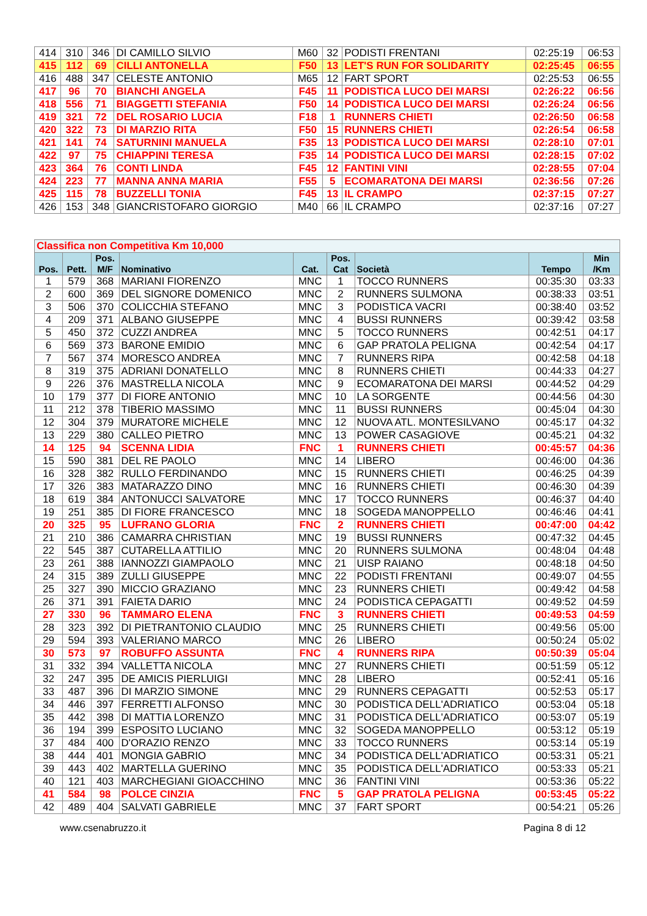| 414 | 310 | 346 | DI CAMILLO SILVIO | M60 | 32 | PODISTI FRENTANI | 02:25:19 | 06:53 |
| 415 | 112 | 69 | CILLI ANTONELLA | F50 | 13 | LET'S RUN FOR SOLIDARITY | 02:25:45 | 06:55 |
| 416 | 488 | 347 | CELESTE ANTONIO | M65 | 12 | FART SPORT | 02:25:53 | 06:55 |
| 417 | 96 | 70 | BIANCHI ANGELA | F45 | 11 | PODISTICA LUCO DEI MARSI | 02:26:22 | 06:56 |
| 418 | 556 | 71 | BIAGGETTI STEFANIA | F50 | 14 | PODISTICA LUCO DEI MARSI | 02:26:24 | 06:56 |
| 419 | 321 | 72 | DEL ROSARIO LUCIA | F18 | 1 | RUNNERS CHIETI | 02:26:50 | 06:58 |
| 420 | 322 | 73 | DI MARZIO RITA | F50 | 15 | RUNNERS CHIETI | 02:26:54 | 06:58 |
| 421 | 141 | 74 | SATURNINI MANUELA | F35 | 13 | PODISTICA LUCO DEI MARSI | 02:28:10 | 07:01 |
| 422 | 97 | 75 | CHIAPPINI TERESA | F35 | 14 | PODISTICA LUCO DEI MARSI | 02:28:15 | 07:02 |
| 423 | 364 | 76 | CONTI LINDA | F45 | 12 | FANTINI VINI | 02:28:55 | 07:04 |
| 424 | 223 | 77 | MANNA ANNA MARIA | F55 | 5 | ECOMARATONA DEI MARSI | 02:36:56 | 07:26 |
| 425 | 115 | 78 | BUZZELLI TONIA | F45 | 13 | IL CRAMPO | 02:37:15 | 07:27 |
| 426 | 153 | 348 | GIANCRISTOFARO GIORGIO | M40 | 66 | IL CRAMPO | 02:37:16 | 07:27 |
| Classifica non Competitiva Km 10,000 | | | | | | | | |
| Pos. | Pett. | Pos. M/F | Nominativo | Cat. | Pos. Cat | Società | Tempo | Min /Km |
| 1 | 579 | 368 | MARIANI FIORENZO | MNC | 1 | TOCCO RUNNERS | 00:35:30 | 03:33 |
| 2 | 600 | 369 | DEL SIGNORE DOMENICO | MNC | 2 | RUNNERS SULMONA | 00:38:33 | 03:51 |
| 3 | 506 | 370 | COLICCHIA STEFANO | MNC | 3 | PODISTICA VACRI | 00:38:40 | 03:52 |
| 4 | 209 | 371 | ALBANO GIUSEPPE | MNC | 4 | BUSSI RUNNERS | 00:39:42 | 03:58 |
| 5 | 450 | 372 | CUZZI ANDREA | MNC | 5 | TOCCO RUNNERS | 00:42:51 | 04:17 |
| 6 | 569 | 373 | BARONE EMIDIO | MNC | 6 | GAP PRATOLA PELIGNA | 00:42:54 | 04:17 |
| 7 | 567 | 374 | MORESCO ANDREA | MNC | 7 | RUNNERS RIPA | 00:42:58 | 04:18 |
| 8 | 319 | 375 | ADRIANI DONATELLO | MNC | 8 | RUNNERS CHIETI | 00:44:33 | 04:27 |
| 9 | 226 | 376 | MASTRELLA NICOLA | MNC | 9 | ECOMARATONA DEI MARSI | 00:44:52 | 04:29 |
| 10 | 179 | 377 | DI FIORE ANTONIO | MNC | 10 | LA SORGENTE | 00:44:56 | 04:30 |
| 11 | 212 | 378 | TIBERIO MASSIMO | MNC | 11 | BUSSI RUNNERS | 00:45:04 | 04:30 |
| 12 | 304 | 379 | MURATORE MICHELE | MNC | 12 | NUOVA ATL. MONTESILVANO | 00:45:17 | 04:32 |
| 13 | 229 | 380 | CALLEO PIETRO | MNC | 13 | POWER CASAGIOVE | 00:45:21 | 04:32 |
| 14 | 125 | 94 | SCENNA LIDIA | FNC | 1 | RUNNERS CHIETI | 00:45:57 | 04:36 |
| 15 | 590 | 381 | DEL RE PAOLO | MNC | 14 | LIBERO | 00:46:00 | 04:36 |
| 16 | 328 | 382 | RULLO FERDINANDO | MNC | 15 | RUNNERS CHIETI | 00:46:25 | 04:39 |
| 17 | 326 | 383 | MATARAZZO DINO | MNC | 16 | RUNNERS CHIETI | 00:46:30 | 04:39 |
| 18 | 619 | 384 | ANTONUCCI SALVATORE | MNC | 17 | TOCCO RUNNERS | 00:46:37 | 04:40 |
| 19 | 251 | 385 | DI FIORE FRANCESCO | MNC | 18 | SOGEDA MANOPPELLO | 00:46:46 | 04:41 |
| 20 | 325 | 95 | LUFRANO GLORIA | FNC | 2 | RUNNERS CHIETI | 00:47:00 | 04:42 |
| 21 | 210 | 386 | CAMARRA CHRISTIAN | MNC | 19 | BUSSI RUNNERS | 00:47:32 | 04:45 |
| 22 | 545 | 387 | CUTARELLA ATTILIO | MNC | 20 | RUNNERS SULMONA | 00:48:04 | 04:48 |
| 23 | 261 | 388 | IANNOZZI GIAMPAOLO | MNC | 21 | UISP RAIANO | 00:48:18 | 04:50 |
| 24 | 315 | 389 | ZULLI GIUSEPPE | MNC | 22 | PODISTI FRENTANI | 00:49:07 | 04:55 |
| 25 | 327 | 390 | MICCIO GRAZIANO | MNC | 23 | RUNNERS CHIETI | 00:49:42 | 04:58 |
| 26 | 371 | 391 | FAIETA DARIO | MNC | 24 | PODISTICA CEPAGATTI | 00:49:52 | 04:59 |
| 27 | 330 | 96 | TAMMARO ELENA | FNC | 3 | RUNNERS CHIETI | 00:49:53 | 04:59 |
| 28 | 323 | 392 | DI PIETRANTONIO CLAUDIO | MNC | 25 | RUNNERS CHIETI | 00:49:56 | 05:00 |
| 29 | 594 | 393 | VALERIANO MARCO | MNC | 26 | LIBERO | 00:50:24 | 05:02 |
| 30 | 573 | 97 | ROBUFFO ASSUNTA | FNC | 4 | RUNNERS RIPA | 00:50:39 | 05:04 |
| 31 | 332 | 394 | VALLETTA NICOLA | MNC | 27 | RUNNERS CHIETI | 00:51:59 | 05:12 |
| 32 | 247 | 395 | DE AMICIS PIERLUIGI | MNC | 28 | LIBERO | 00:52:41 | 05:16 |
| 33 | 487 | 396 | DI MARZIO SIMONE | MNC | 29 | RUNNERS CEPAGATTI | 00:52:53 | 05:17 |
| 34 | 446 | 397 | FERRETTI ALFONSO | MNC | 30 | PODISTICA DELL'ADRIATICO | 00:53:04 | 05:18 |
| 35 | 442 | 398 | DI MATTIA LORENZO | MNC | 31 | PODISTICA DELL'ADRIATICO | 00:53:07 | 05:19 |
| 36 | 194 | 399 | ESPOSITO LUCIANO | MNC | 32 | SOGEDA MANOPPELLO | 00:53:12 | 05:19 |
| 37 | 484 | 400 | D'ORAZIO RENZO | MNC | 33 | TOCCO RUNNERS | 00:53:14 | 05:19 |
| 38 | 444 | 401 | MONGIA GABRIO | MNC | 34 | PODISTICA DELL'ADRIATICO | 00:53:31 | 05:21 |
| 39 | 443 | 402 | MARTELLA GUERINO | MNC | 35 | PODISTICA DELL'ADRIATICO | 00:53:33 | 05:21 |
| 40 | 121 | 403 | MARCHEGIANI GIOACCHINO | MNC | 36 | FANTINI VINI | 00:53:36 | 05:22 |
| 41 | 584 | 98 | POLCE CINZIA | FNC | 5 | GAP PRATOLA PELIGNA | 00:53:45 | 05:22 |
| 42 | 489 | 404 | SALVATI GABRIELE | MNC | 37 | FART SPORT | 00:54:21 | 05:26 |
www.csenabruzzo.it Pagina 8 di 12